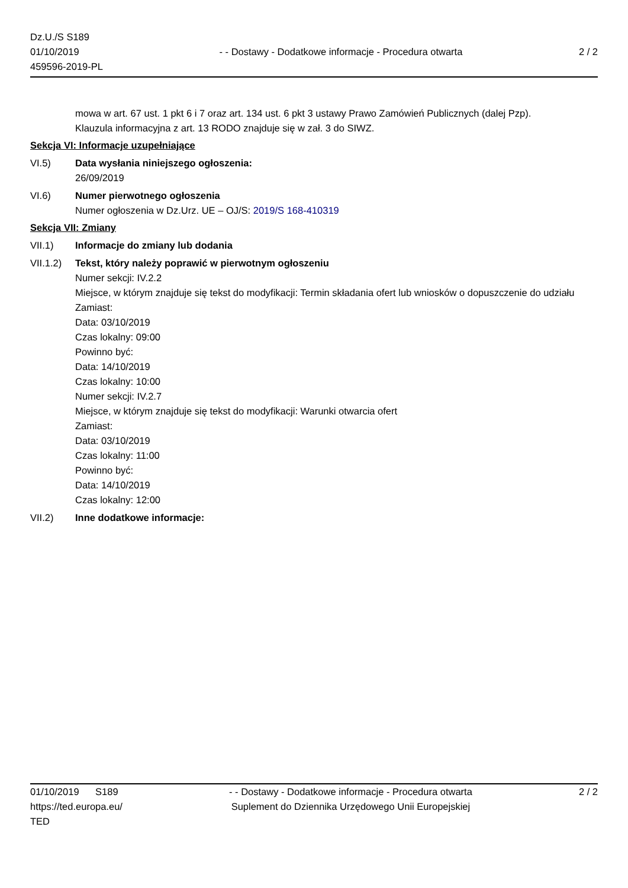Dz.U./S S189
01/10/2019
459596-2019-PL
- - Dostawy - Dodatkowe informacje - Procedura otwarta
2 / 2
mowa w art. 67 ust. 1 pkt 6 i 7 oraz art. 134 ust. 6 pkt 3 ustawy Prawo Zamówień Publicznych (dalej Pzp).
Klauzula informacyjna z art. 13 RODO znajduje się w zał. 3 do SIWZ.
Sekcja VI: Informacje uzupełniające
VI.5) Data wysłania niniejszego ogłoszenia:
26/09/2019
VI.6) Numer pierwotnego ogłoszenia
Numer ogłoszenia w Dz.Urz. UE – OJ/S: 2019/S 168-410319
Sekcja VII: Zmiany
VII.1) Informacje do zmiany lub dodania
VII.1.2)
Tekst, który należy poprawić w pierwotnym ogłoszeniu
Numer sekcji: IV.2.2
Miejsce, w którym znajduje się tekst do modyfikacji: Termin składania ofert lub wniosków o dopuszczenie do udziału
Zamiast:
Data: 03/10/2019
Czas lokalny: 09:00
Powinno być:
Data: 14/10/2019
Czas lokalny: 10:00
Numer sekcji: IV.2.7
Miejsce, w którym znajduje się tekst do modyfikacji: Warunki otwarcia ofert
Zamiast:
Data: 03/10/2019
Czas lokalny: 11:00
Powinno być:
Data: 14/10/2019
Czas lokalny: 12:00
VII.2) Inne dodatkowe informacje:
01/10/2019 S189
https://ted.europa.eu/
TED
- - Dostawy - Dodatkowe informacje - Procedura otwarta
Suplement do Dziennika Urzędowego Unii Europejskiej
2 / 2